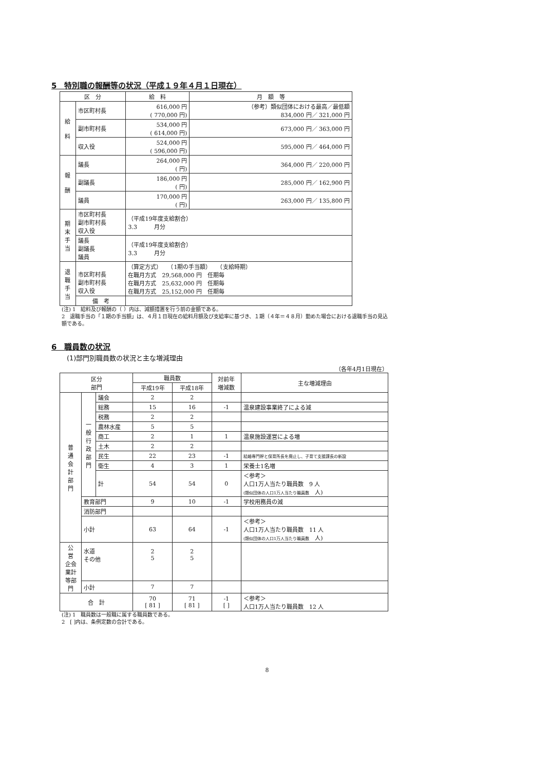5　特別職の報酬等の状況（平成１９年４月１日現在）
| 区 分 | | 給 料 | 月 額 等 |
| --- | --- | --- | --- |
| 給 料 | 市区町村長 | 616,000 円 ( 770,000 円) | （参考）類似団体における最高／最低額 834,000 円／ 321,000 円 |
| | 副市町村長 | 534,000 円 ( 614,000 円) | 673,000 円／ 363,000 円 |
| | 収入役 | 524,000 円 ( 596,000 円) | 595,000 円／ 464,000 円 |
| 報 酬 | 議長 | 264,000 円 ( 円) | 364,000 円／ 220,000 円 |
| | 副議長 | 186,000 円 ( 円) | 285,000 円／ 162,900 円 |
| | 議員 | 170,000 円 ( 円) | 263,000 円／ 135,800 円 |
| 期 末 手 当 | 市区町村長 副市町村長 収入役 | （平成19年度支給割合） 3.3 月分 | |
| | 議長 副議長 議員 | （平成19年度支給割合） 3.3 月分 | |
| 退 職 手 当 | 市区町村長 副市町村長 収入役 | （算定方式） （1期の手当額） （支給時期） 在職月方式 29,568,000 円 任期毎 在職月方式 25,632,000 円 任期毎 在職月方式 25,152,000 円 任期毎 | |
| | 備 考 | | |
(注) 1　給料及び報酬の（ ）内は、減額措置を行う前の金額である。
2　退職手当の「１期の手当額」は、４月１日現在の給料月額及び支給率に基づき、１期（４年＝４８月）勤めた場合における退職手当の見込額である。
6　職員数の状況
(1)部門別職員数の状況と主な増減理由
（各年4月1日現在）
| 区分 部門 | | | 職員数 | | 対前年 増減数 | 主な増減理由 |
| --- | --- | --- | --- | --- | --- | --- |
| | | | 平成19年 | 平成18年 | | |
| 普 通 会 計 部 門 | 一 般 行 政 部 門 | 議会 | 2 | 2 | | |
| | | 総務 | 15 | 16 | -1 | 温泉建設事業終了による減 |
| | | 税務 | 2 | 2 | | |
| | | 農林水産 | 5 | 5 | | |
| | | 商工 | 2 | 1 | 1 | 温泉施設運営による増 |
| | | 土木 | 2 | 2 | | |
| | | 民生 | 22 | 23 | -1 | 結婚専門幹と保育所長を廃止し、子育て支援課長の新設 |
| | | 衛生 | 4 | 3 | 1 | 栄養士1名増 |
| | | 計 | 54 | 54 | 0 | ＜参考＞ 人口1万人当たり職員数 9 人 (類似団体の人口1万人当たり職員数 人) |
| | 教育部門 | | 9 | 10 | -1 | 学校用務員の減 |
| | 消防部門 | | | | | |
| | 小計 | | 63 | 64 | -1 | ＜参考＞ 人口1万人当たり職員数 11 人 (類似団体の人口1万人当たり職員数 人) |
| 公 営 企会 業計 等部 門 | 水道 その他 | | 2 5 | 2 5 | | |
| | 小計 | | 7 | 7 | | |
| 合 計 | | | 70 [ 81 ] | 71 [ 81 ] | -1 [ ] | ＜参考＞ 人口1万人当たり職員数 12 人 |
(注) 1　職員数は一般職に属する職員数である。
2　[ ]内は、条例定数の合計である。
8